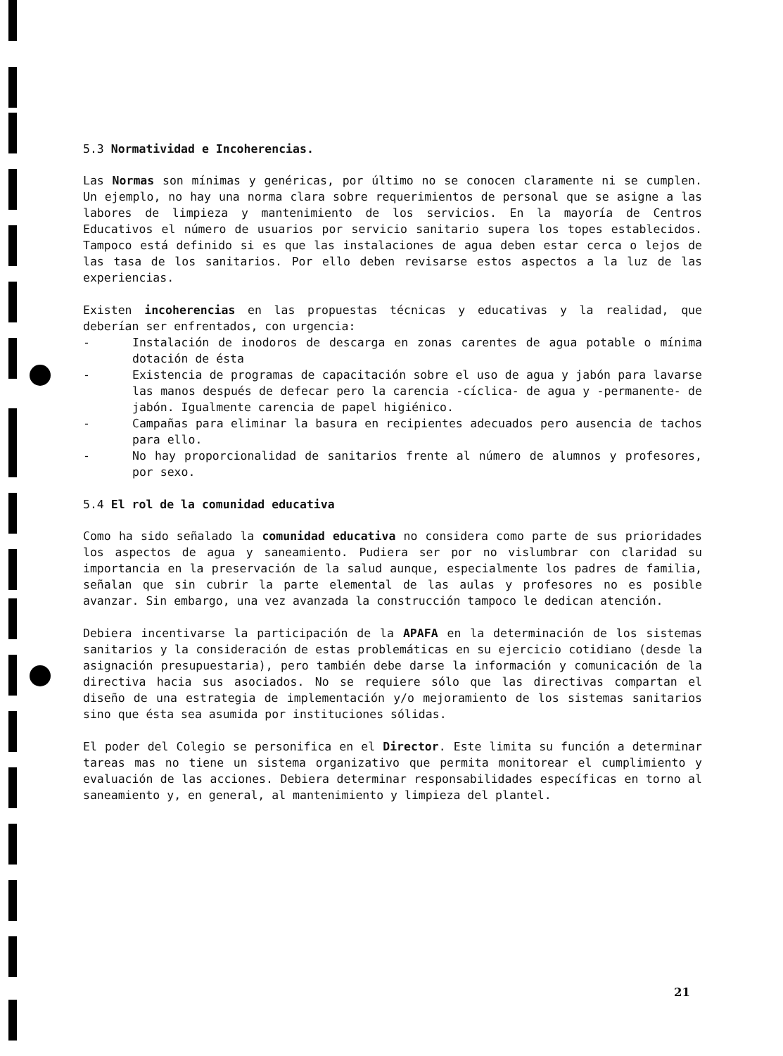5.3 Normatividad e Incoherencias.
Las Normas son mínimas y genéricas, por último no se conocen claramente ni se cumplen. Un ejemplo, no hay una norma clara sobre requerimientos de personal que se asigne a las labores de limpieza y mantenimiento de los servicios. En la mayoría de Centros Educativos el número de usuarios por servicio sanitario supera los topes establecidos. Tampoco está definido si es que las instalaciones de agua deben estar cerca o lejos de las tasa de los sanitarios. Por ello deben revisarse estos aspectos a la luz de las experiencias.
Existen incoherencias en las propuestas técnicas y educativas y la realidad, que deberían ser enfrentados, con urgencia:
- Instalación de inodoros de descarga en zonas carentes de agua potable o mínima dotación de ésta
- Existencia de programas de capacitación sobre el uso de agua y jabón para lavarse las manos después de defecar pero la carencia -cíclica- de agua y -permanente- de jabón. Igualmente carencia de papel higiénico.
- Campañas para eliminar la basura en recipientes adecuados pero ausencia de tachos para ello.
- No hay proporcionalidad de sanitarios frente al número de alumnos y profesores, por sexo.
5.4 El rol de la comunidad educativa
Como ha sido señalado la comunidad educativa no considera como parte de sus prioridades los aspectos de agua y saneamiento. Pudiera ser por no vislumbrar con claridad su importancia en la preservación de la salud aunque, especialmente los padres de familia, señalan que sin cubrir la parte elemental de las aulas y profesores no es posible avanzar. Sin embargo, una vez avanzada la construcción tampoco le dedican atención.
Debiera incentivarse la participación de la APAFA en la determinación de los sistemas sanitarios y la consideración de estas problemáticas en su ejercicio cotidiano (desde la asignación presupuestaria), pero también debe darse la información y comunicación de la directiva hacia sus asociados. No se requiere sólo que las directivas compartan el diseño de una estrategia de implementación y/o mejoramiento de los sistemas sanitarios sino que ésta sea asumida por instituciones sólidas.
El poder del Colegio se personifica en el Director. Este limita su función a determinar tareas mas no tiene un sistema organizativo que permita monitorear el cumplimiento y evaluación de las acciones. Debiera determinar responsabilidades específicas en torno al saneamiento y, en general, al mantenimiento y limpieza del plantel.
21